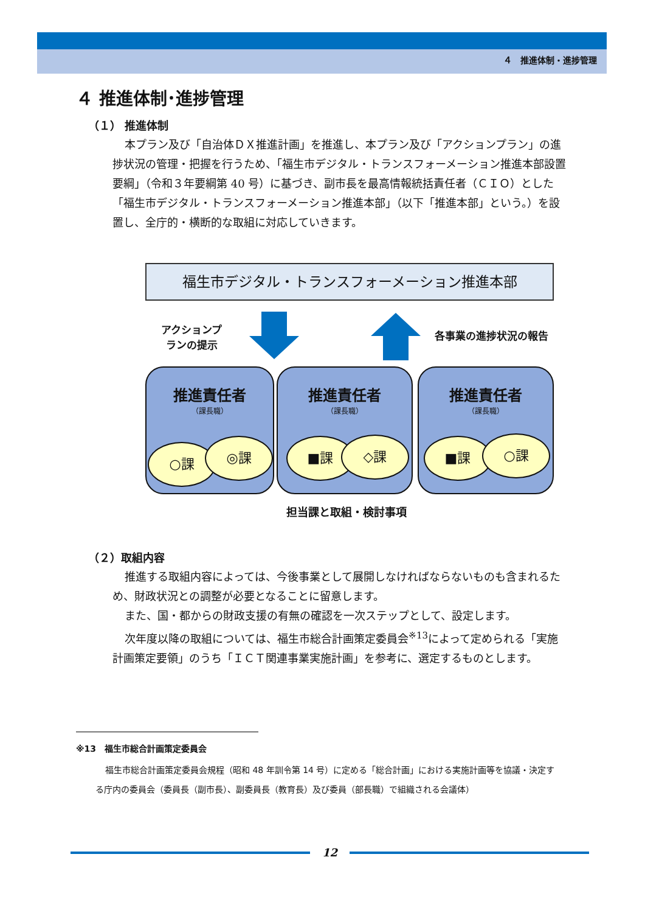４　推進体制・進捗管理
４ 推進体制･進捗管理
（１） 推進体制
本プラン及び「自治体ＤＸ推進計画」を推進し、本プラン及び「アクションプラン」の進捗状況の管理・把握を行うため、「福生市デジタル・トランスフォーメーション推進本部設置要綱」（令和３年要綱第 40 号）に基づき、副市長を最高情報統括責任者（ＣＩＯ）とした「福生市デジタル・トランスフォーメーション推進本部」（以下「推進本部」という。）を設置し、全庁的・横断的な取組に対応していきます。
福生市デジタル・トランスフォーメーション推進本部
アクションプ
ランの提示
各事業の進捗状況の報告
推進責任者
（課長職）
○課 ◎課
推進責任者
（課長職）
■課 ◇課
推進責任者
（課長職）
■課 ○課
担当課と取組・検討事項
（２）取組内容
推進する取組内容によっては、今後事業として展開しなければならないものも含まれるため、財政状況との調整が必要となることに留意します。
また、国・都からの財政支援の有無の確認を一次ステップとして、設定します。
次年度以降の取組については、福生市総合計画策定委員会<sup>※13</sup>によって定められる「実施計画策定要領」のうち「ＩＣＴ関連事業実施計画」を参考に、選定するものとします。
※13　福生市総合計画策定委員会
福生市総合計画策定委員会規程（昭和 48 年訓令第 14 号）に定める「総合計画」における実施計画等を協議・決定する庁内の委員会（委員長（副市長）、副委員長（教育長）及び委員（部長職）で組織される会議体）
12